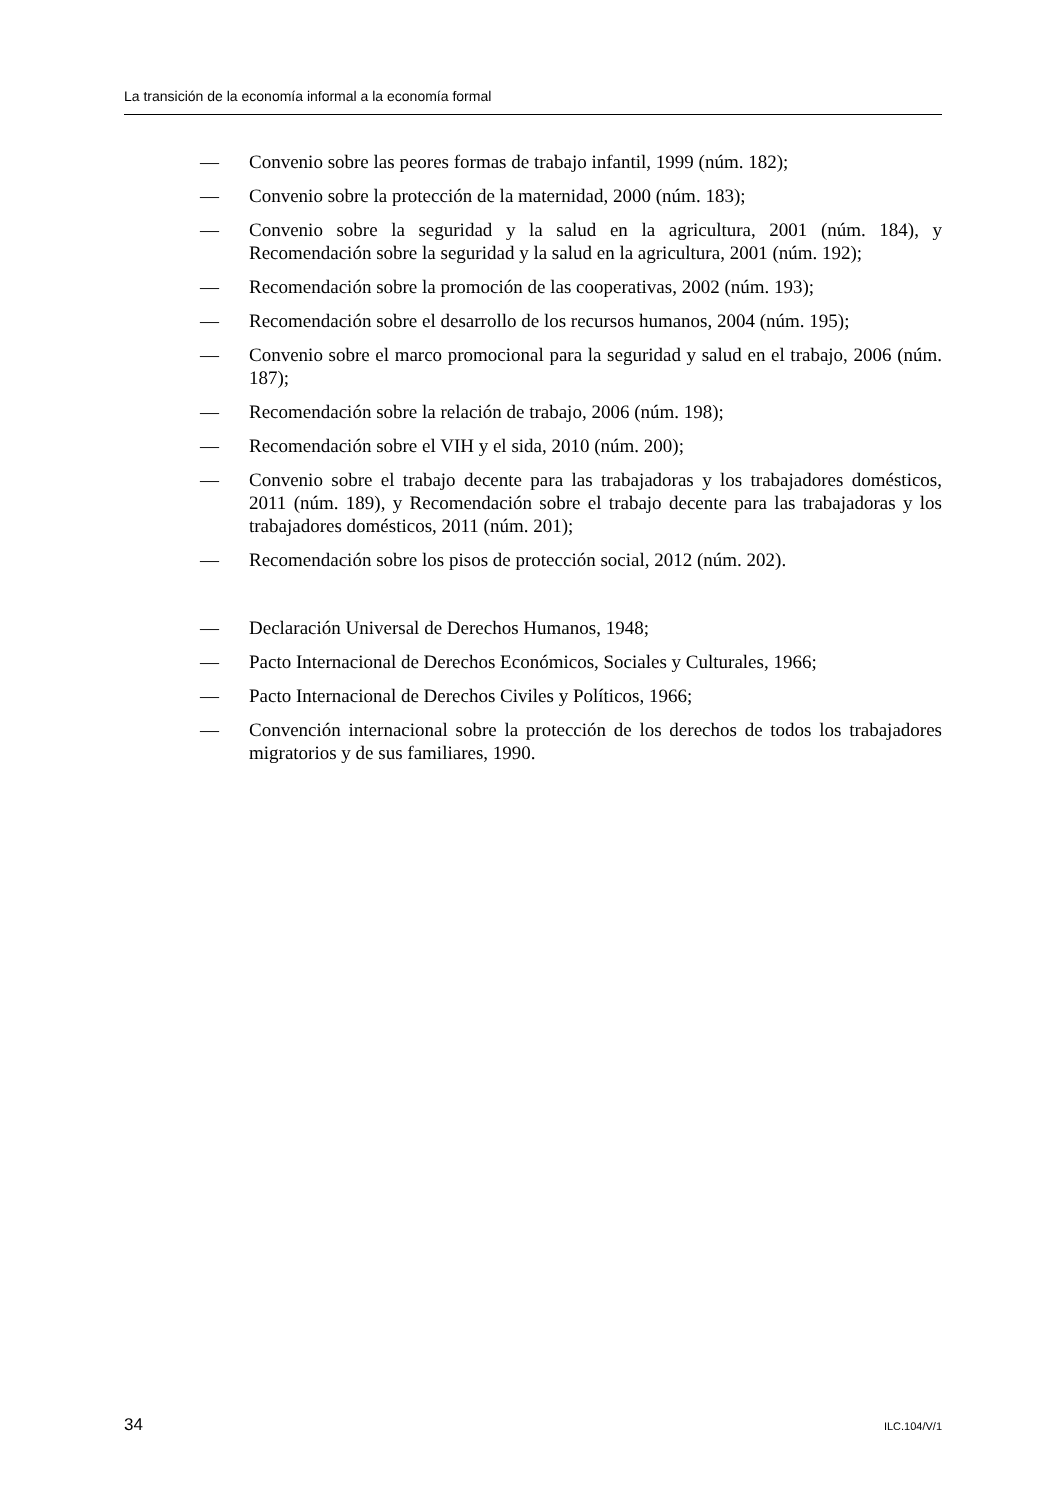La transición de la economía informal a la economía formal
— Convenio sobre las peores formas de trabajo infantil, 1999 (núm. 182);
— Convenio sobre la protección de la maternidad, 2000 (núm. 183);
— Convenio sobre la seguridad y la salud en la agricultura, 2001 (núm. 184), y Recomendación sobre la seguridad y la salud en la agricultura, 2001 (núm. 192);
— Recomendación sobre la promoción de las cooperativas, 2002 (núm. 193);
— Recomendación sobre el desarrollo de los recursos humanos, 2004 (núm. 195);
— Convenio sobre el marco promocional para la seguridad y salud en el trabajo, 2006 (núm. 187);
— Recomendación sobre la relación de trabajo, 2006 (núm. 198);
— Recomendación sobre el VIH y el sida, 2010 (núm. 200);
— Convenio sobre el trabajo decente para las trabajadoras y los trabajadores domésticos, 2011 (núm. 189), y Recomendación sobre el trabajo decente para las trabajadoras y los trabajadores domésticos, 2011 (núm. 201);
— Recomendación sobre los pisos de protección social, 2012 (núm. 202).
— Declaración Universal de Derechos Humanos, 1948;
— Pacto Internacional de Derechos Económicos, Sociales y Culturales, 1966;
— Pacto Internacional de Derechos Civiles y Políticos, 1966;
— Convención internacional sobre la protección de los derechos de todos los trabajadores migratorios y de sus familiares, 1990.
34 ILC.104/V/1